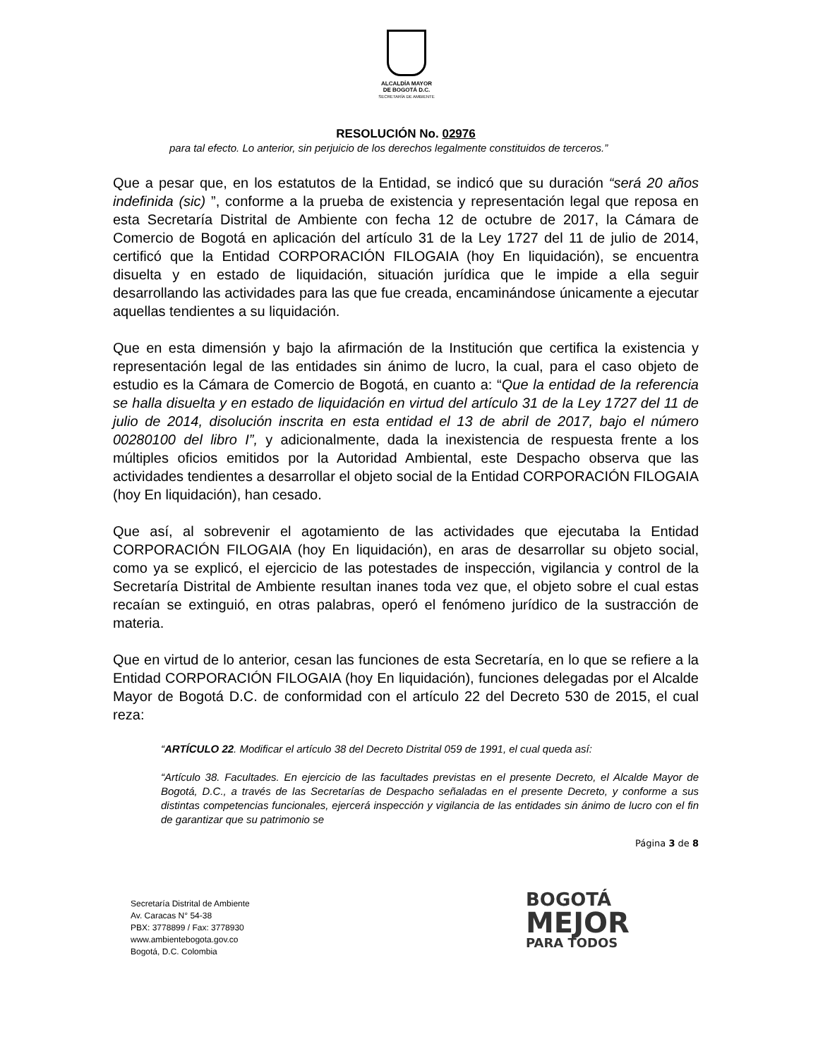ALCALDÍA MAYOR
DE BOGOTÁ D.C.
SECRETARÍA DE AMBIENTE
RESOLUCIÓN No. 02976
para tal efecto. Lo anterior, sin perjuicio de los derechos legalmente constituidos de terceros.”
Que a pesar que, en los estatutos de la Entidad, se indicó que su duración “será 20 años indefinida (sic) ”, conforme a la prueba de existencia y representación legal que reposa en esta Secretaría Distrital de Ambiente con fecha 12 de octubre de 2017, la Cámara de Comercio de Bogotá en aplicación del artículo 31 de la Ley 1727 del 11 de julio de 2014, certificó que la Entidad CORPORACIÓN FILOGAIA (hoy En liquidación), se encuentra disuelta y en estado de liquidación, situación jurídica que le impide a ella seguir desarrollando las actividades para las que fue creada, encaminándose únicamente a ejecutar aquellas tendientes a su liquidación.
Que en esta dimensión y bajo la afirmación de la Institución que certifica la existencia y representación legal de las entidades sin ánimo de lucro, la cual, para el caso objeto de estudio es la Cámara de Comercio de Bogotá, en cuanto a: “Que la entidad de la referencia se halla disuelta y en estado de liquidación en virtud del artículo 31 de la Ley 1727 del 11 de julio de 2014, disolución inscrita en esta entidad el 13 de abril de 2017, bajo el número 00280100 del libro I”, y adicionalmente, dada la inexistencia de respuesta frente a los múltiples oficios emitidos por la Autoridad Ambiental, este Despacho observa que las actividades tendientes a desarrollar el objeto social de la Entidad CORPORACIÓN FILOGAIA (hoy En liquidación), han cesado.
Que así, al sobrevenir el agotamiento de las actividades que ejecutaba la Entidad CORPORACIÓN FILOGAIA (hoy En liquidación), en aras de desarrollar su objeto social, como ya se explicó, el ejercicio de las potestades de inspección, vigilancia y control de la Secretaría Distrital de Ambiente resultan inanes toda vez que, el objeto sobre el cual estas recaían se extinguió, en otras palabras, operó el fenómeno jurídico de la sustracción de materia.
Que en virtud de lo anterior, cesan las funciones de esta Secretaría, en lo que se refiere a la Entidad CORPORACIÓN FILOGAIA (hoy En liquidación), funciones delegadas por el Alcalde Mayor de Bogotá D.C. de conformidad con el artículo 22 del Decreto 530 de 2015, el cual reza:
“ARTÍCULO 22. Modificar el artículo 38 del Decreto Distrital 059 de 1991, el cual queda así:
“Artículo 38. Facultades. En ejercicio de las facultades previstas en el presente Decreto, el Alcalde Mayor de Bogotá, D.C., a través de las Secretarías de Despacho señaladas en el presente Decreto, y conforme a sus distintas competencias funcionales, ejercerá inspección y vigilancia de las entidades sin ánimo de lucro con el fin de garantizar que su patrimonio se
Página 3 de 8
Secretaría Distrital de Ambiente
Av. Caracas N° 54-38
PBX: 3778899 / Fax: 3778930
www.ambientebogota.gov.co
Bogotá, D.C. Colombia
BOGOTÁ
MEJOR
PARA TODOS